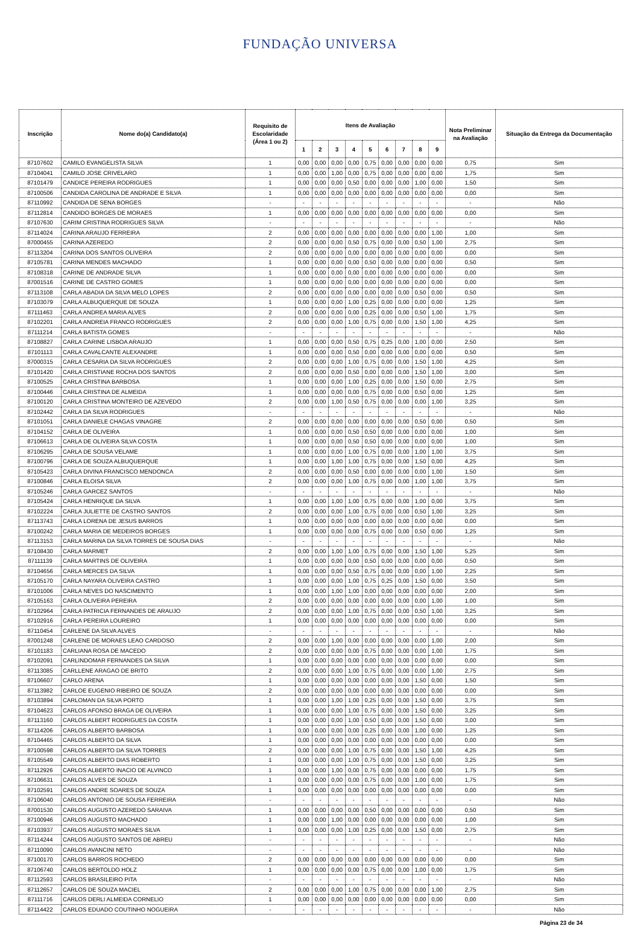FUNDAÇÃO UNIVERSA
| Inscrição | Nome do(a) Candidato(a) | Requisito de Escolaridade (Área 1 ou 2) | Itens de Avaliação | | | | | | | | | Nota Preliminar na Avaliação | Situação da Entrega da Documentação |
| --- | --- | --- | --- | --- | --- | --- | --- | --- | --- | --- | --- | --- | --- |
| | | | 1 | 2 | 3 | 4 | 5 | 6 | 7 | 8 | 9 | | |
| 87107602 | CAMILO EVANGELISTA SILVA | 1 | 0,00 | 0,00 | 0,00 | 0,00 | 0,75 | 0,00 | 0,00 | 0,00 | 0,00 | 0,75 | Sim |
| 87104041 | CAMILO JOSE CRIVELARO | 1 | 0,00 | 0,00 | 1,00 | 0,00 | 0,75 | 0,00 | 0,00 | 0,00 | 0,00 | 1,75 | Sim |
| 87101479 | CANDICE PEREIRA RODRIGUES | 1 | 0,00 | 0,00 | 0,00 | 0,50 | 0,00 | 0,00 | 0,00 | 1,00 | 0,00 | 1,50 | Sim |
| 87100506 | CANDIDA CAROLINA DE ANDRADE E SILVA | 1 | 0,00 | 0,00 | 0,00 | 0,00 | 0,00 | 0,00 | 0,00 | 0,00 | 0,00 | 0,00 | Sim |
| 87110992 | CANDIDA DE SENA BORGES | - | - | - | - | - | - | - | - | - | - | - | Não |
| 87112814 | CANDIDO BORGES DE MORAES | 1 | 0,00 | 0,00 | 0,00 | 0,00 | 0,00 | 0,00 | 0,00 | 0,00 | 0,00 | 0,00 | Sim |
| 87107630 | CARIM CRISTINA RODRIGUES SILVA | - | - | - | - | - | - | - | - | - | - | - | Não |
| 87114024 | CARINA ARAUJO FERREIRA | 2 | 0,00 | 0,00 | 0,00 | 0,00 | 0,00 | 0,00 | 0,00 | 0,00 | 1,00 | 1,00 | Sim |
| 87000455 | CARINA AZEREDO | 2 | 0,00 | 0,00 | 0,00 | 0,50 | 0,75 | 0,00 | 0,00 | 0,50 | 1,00 | 2,75 | Sim |
| 87113204 | CARINA DOS SANTOS OLIVEIRA | 2 | 0,00 | 0,00 | 0,00 | 0,00 | 0,00 | 0,00 | 0,00 | 0,00 | 0,00 | 0,00 | Sim |
| 87105781 | CARINA MENDES MACHADO | 1 | 0,00 | 0,00 | 0,00 | 0,00 | 0,50 | 0,00 | 0,00 | 0,00 | 0,00 | 0,50 | Sim |
| 87108318 | CARINE DE ANDRADE SILVA | 1 | 0,00 | 0,00 | 0,00 | 0,00 | 0,00 | 0,00 | 0,00 | 0,00 | 0,00 | 0,00 | Sim |
| 87001516 | CARINE DE CASTRO GOMES | 1 | 0,00 | 0,00 | 0,00 | 0,00 | 0,00 | 0,00 | 0,00 | 0,00 | 0,00 | 0,00 | Sim |
| 87113108 | CARLA ABADIA DA SILVA MELO LOPES | 2 | 0,00 | 0,00 | 0,00 | 0,00 | 0,00 | 0,00 | 0,00 | 0,50 | 0,00 | 0,50 | Sim |
| 87103079 | CARLA ALBUQUERQUE DE SOUZA | 1 | 0,00 | 0,00 | 0,00 | 1,00 | 0,25 | 0,00 | 0,00 | 0,00 | 0,00 | 1,25 | Sim |
| 87111463 | CARLA ANDREA MARIA ALVES | 2 | 0,00 | 0,00 | 0,00 | 0,00 | 0,25 | 0,00 | 0,00 | 0,50 | 1,00 | 1,75 | Sim |
| 87102201 | CARLA ANDREIA FRANCO RODRIGUES | 2 | 0,00 | 0,00 | 0,00 | 1,00 | 0,75 | 0,00 | 0,00 | 1,50 | 1,00 | 4,25 | Sim |
| 87111214 | CARLA BATISTA GOMES | - | - | - | - | - | - | - | - | - | - | - | Não |
| 87108827 | CARLA CARINE LISBOA ARAUJO | 1 | 0,00 | 0,00 | 0,00 | 0,50 | 0,75 | 0,25 | 0,00 | 1,00 | 0,00 | 2,50 | Sim |
| 87101113 | CARLA CAVALCANTE ALEXANDRE | 1 | 0,00 | 0,00 | 0,00 | 0,50 | 0,00 | 0,00 | 0,00 | 0,00 | 0,00 | 0,50 | Sim |
| 87000315 | CARLA CESARIA DA SILVA RODRIGUES | 2 | 0,00 | 0,00 | 0,00 | 1,00 | 0,75 | 0,00 | 0,00 | 1,50 | 1,00 | 4,25 | Sim |
| 87101420 | CARLA CRISTIANE ROCHA DOS SANTOS | 2 | 0,00 | 0,00 | 0,00 | 0,50 | 0,00 | 0,00 | 0,00 | 1,50 | 1,00 | 3,00 | Sim |
| 87100525 | CARLA CRISTINA BARBOSA | 1 | 0,00 | 0,00 | 0,00 | 1,00 | 0,25 | 0,00 | 0,00 | 1,50 | 0,00 | 2,75 | Sim |
| 87100446 | CARLA CRISTINA DE ALMEIDA | 1 | 0,00 | 0,00 | 0,00 | 0,00 | 0,75 | 0,00 | 0,00 | 0,50 | 0,00 | 1,25 | Sim |
| 87100120 | CARLA CRISTINA MONTEIRO DE AZEVEDO | 2 | 0,00 | 0,00 | 1,00 | 0,50 | 0,75 | 0,00 | 0,00 | 0,00 | 1,00 | 3,25 | Sim |
| 87102442 | CARLA DA SILVA RODRIGUES | - | - | - | - | - | - | - | - | - | - | - | Não |
| 87101051 | CARLA DANIELE CHAGAS VINAGRE | 2 | 0,00 | 0,00 | 0,00 | 0,00 | 0,00 | 0,00 | 0,00 | 0,50 | 0,00 | 0,50 | Sim |
| 87104152 | CARLA DE OLIVEIRA | 1 | 0,00 | 0,00 | 0,00 | 0,50 | 0,50 | 0,00 | 0,00 | 0,00 | 0,00 | 1,00 | Sim |
| 87106613 | CARLA DE OLIVEIRA SILVA COSTA | 1 | 0,00 | 0,00 | 0,00 | 0,50 | 0,50 | 0,00 | 0,00 | 0,00 | 0,00 | 1,00 | Sim |
| 87106295 | CARLA DE SOUSA VELAME | 1 | 0,00 | 0,00 | 0,00 | 1,00 | 0,75 | 0,00 | 0,00 | 1,00 | 1,00 | 3,75 | Sim |
| 87100796 | CARLA DE SOUZA ALBUQUERQUE | 1 | 0,00 | 0,00 | 1,00 | 1,00 | 0,75 | 0,00 | 0,00 | 1,50 | 0,00 | 4,25 | Sim |
| 87105423 | CARLA DIVINA FRANCISCO MENDONCA | 2 | 0,00 | 0,00 | 0,00 | 0,50 | 0,00 | 0,00 | 0,00 | 0,00 | 1,00 | 1,50 | Sim |
| 87100846 | CARLA ELOISA SILVA | 2 | 0,00 | 0,00 | 0,00 | 1,00 | 0,75 | 0,00 | 0,00 | 1,00 | 1,00 | 3,75 | Sim |
| 87105246 | CARLA GARCEZ SANTOS | - | - | - | - | - | - | - | - | - | - | - | Não |
| 87105424 | CARLA HENRIQUE DA SILVA | 1 | 0,00 | 0,00 | 1,00 | 1,00 | 0,75 | 0,00 | 0,00 | 1,00 | 0,00 | 3,75 | Sim |
| 87102224 | CARLA JULIETTE DE CASTRO SANTOS | 2 | 0,00 | 0,00 | 0,00 | 1,00 | 0,75 | 0,00 | 0,00 | 0,50 | 1,00 | 3,25 | Sim |
| 87113743 | CARLA LORENA DE JESUS BARROS | 1 | 0,00 | 0,00 | 0,00 | 0,00 | 0,00 | 0,00 | 0,00 | 0,00 | 0,00 | 0,00 | Sim |
| 87100242 | CARLA MARIA DE MEDEIROS BORGES | 1 | 0,00 | 0,00 | 0,00 | 0,00 | 0,75 | 0,00 | 0,00 | 0,50 | 0,00 | 1,25 | Sim |
| 87113153 | CARLA MARINA DA SILVA TORRES DE SOUSA DIAS | - | - | - | - | - | - | - | - | - | - | - | Não |
| 87108430 | CARLA MARMET | 2 | 0,00 | 0,00 | 1,00 | 1,00 | 0,75 | 0,00 | 0,00 | 1,50 | 1,00 | 5,25 | Sim |
| 87111139 | CARLA MARTINS DE OLIVEIRA | 1 | 0,00 | 0,00 | 0,00 | 0,00 | 0,50 | 0,00 | 0,00 | 0,00 | 0,00 | 0,50 | Sim |
| 87104656 | CARLA MERCES DA SILVA | 1 | 0,00 | 0,00 | 0,00 | 0,50 | 0,75 | 0,00 | 0,00 | 0,00 | 1,00 | 2,25 | Sim |
| 87105170 | CARLA NAYARA OLIVEIRA CASTRO | 1 | 0,00 | 0,00 | 0,00 | 1,00 | 0,75 | 0,25 | 0,00 | 1,50 | 0,00 | 3,50 | Sim |
| 87101006 | CARLA NEVES DO NASCIMENTO | 1 | 0,00 | 0,00 | 1,00 | 1,00 | 0,00 | 0,00 | 0,00 | 0,00 | 0,00 | 2,00 | Sim |
| 87105163 | CARLA OLIVEIRA PEREIRA | 2 | 0,00 | 0,00 | 0,00 | 0,00 | 0,00 | 0,00 | 0,00 | 0,00 | 1,00 | 1,00 | Sim |
| 87102964 | CARLA PATRICIA FERNANDES DE ARAUJO | 2 | 0,00 | 0,00 | 0,00 | 1,00 | 0,75 | 0,00 | 0,00 | 0,50 | 1,00 | 3,25 | Sim |
| 87102916 | CARLA PEREIRA LOUREIRO | 1 | 0,00 | 0,00 | 0,00 | 0,00 | 0,00 | 0,00 | 0,00 | 0,00 | 0,00 | 0,00 | Sim |
| 87110454 | CARLENE DA SILVA ALVES | - | - | - | - | - | - | - | - | - | - | - | Não |
| 87001248 | CARLENE DE MORAES LEAO CARDOSO | 2 | 0,00 | 0,00 | 1,00 | 0,00 | 0,00 | 0,00 | 0,00 | 0,00 | 1,00 | 2,00 | Sim |
| 87101183 | CARLIANA ROSA DE MACEDO | 2 | 0,00 | 0,00 | 0,00 | 0,00 | 0,75 | 0,00 | 0,00 | 0,00 | 1,00 | 1,75 | Sim |
| 87102091 | CARLINDOMAR FERNANDES DA SILVA | 1 | 0,00 | 0,00 | 0,00 | 0,00 | 0,00 | 0,00 | 0,00 | 0,00 | 0,00 | 0,00 | Sim |
| 87113085 | CARLLENE ARAGAO DE BRITO | 2 | 0,00 | 0,00 | 0,00 | 1,00 | 0,75 | 0,00 | 0,00 | 0,00 | 1,00 | 2,75 | Sim |
| 87106607 | CARLO ARENA | 1 | 0,00 | 0,00 | 0,00 | 0,00 | 0,00 | 0,00 | 0,00 | 1,50 | 0,00 | 1,50 | Sim |
| 87113982 | CARLOE EUGENIO RIBEIRO DE SOUZA | 2 | 0,00 | 0,00 | 0,00 | 0,00 | 0,00 | 0,00 | 0,00 | 0,00 | 0,00 | 0,00 | Sim |
| 87103894 | CARLOMAN DA SILVA PORTO | 1 | 0,00 | 0,00 | 1,00 | 1,00 | 0,25 | 0,00 | 0,00 | 1,50 | 0,00 | 3,75 | Sim |
| 87104623 | CARLOS AFONSO BRAGA DE OLIVEIRA | 1 | 0,00 | 0,00 | 0,00 | 1,00 | 0,75 | 0,00 | 0,00 | 1,50 | 0,00 | 3,25 | Sim |
| 87113160 | CARLOS ALBERT RODRIGUES DA COSTA | 1 | 0,00 | 0,00 | 0,00 | 1,00 | 0,50 | 0,00 | 0,00 | 1,50 | 0,00 | 3,00 | Sim |
| 87114206 | CARLOS ALBERTO BARBOSA | 1 | 0,00 | 0,00 | 0,00 | 0,00 | 0,25 | 0,00 | 0,00 | 1,00 | 0,00 | 1,25 | Sim |
| 87104465 | CARLOS ALBERTO DA SILVA | 1 | 0,00 | 0,00 | 0,00 | 0,00 | 0,00 | 0,00 | 0,00 | 0,00 | 0,00 | 0,00 | Sim |
| 87100598 | CARLOS ALBERTO DA SILVA TORRES | 2 | 0,00 | 0,00 | 0,00 | 1,00 | 0,75 | 0,00 | 0,00 | 1,50 | 1,00 | 4,25 | Sim |
| 87105549 | CARLOS ALBERTO DIAS ROBERTO | 1 | 0,00 | 0,00 | 0,00 | 1,00 | 0,75 | 0,00 | 0,00 | 1,50 | 0,00 | 3,25 | Sim |
| 87112926 | CARLOS ALBERTO INACIO DE ALVINCO | 1 | 0,00 | 0,00 | 1,00 | 0,00 | 0,75 | 0,00 | 0,00 | 0,00 | 0,00 | 1,75 | Sim |
| 87106631 | CARLOS ALVES DE SOUZA | 1 | 0,00 | 0,00 | 0,00 | 0,00 | 0,75 | 0,00 | 0,00 | 1,00 | 0,00 | 1,75 | Sim |
| 87102591 | CARLOS ANDRE SOARES DE SOUZA | 1 | 0,00 | 0,00 | 0,00 | 0,00 | 0,00 | 0,00 | 0,00 | 0,00 | 0,00 | 0,00 | Sim |
| 87106040 | CARLOS ANTONIO DE SOUSA FERREIRA | - | - | - | - | - | - | - | - | - | - | - | Não |
| 87001530 | CARLOS AUGUSTO AZEREDO SARAIVA | 1 | 0,00 | 0,00 | 0,00 | 0,00 | 0,50 | 0,00 | 0,00 | 0,00 | 0,00 | 0,50 | Sim |
| 87100946 | CARLOS AUGUSTO MACHADO | 1 | 0,00 | 0,00 | 1,00 | 0,00 | 0,00 | 0,00 | 0,00 | 0,00 | 0,00 | 1,00 | Sim |
| 87103937 | CARLOS AUGUSTO MORAES SILVA | 1 | 0,00 | 0,00 | 0,00 | 1,00 | 0,25 | 0,00 | 0,00 | 1,50 | 0,00 | 2,75 | Sim |
| 87114244 | CARLOS AUGUSTO SANTOS DE ABREU | - | - | - | - | - | - | - | - | - | - | - | Não |
| 87110090 | CARLOS AVANCINI NETO | - | - | - | - | - | - | - | - | - | - | - | Não |
| 87100170 | CARLOS BARROS ROCHEDO | 2 | 0,00 | 0,00 | 0,00 | 0,00 | 0,00 | 0,00 | 0,00 | 0,00 | 0,00 | 0,00 | Sim |
| 87106740 | CARLOS BERTOLDO HOLZ | 1 | 0,00 | 0,00 | 0,00 | 0,00 | 0,75 | 0,00 | 0,00 | 1,00 | 0,00 | 1,75 | Sim |
| 87112593 | CARLOS BRASILEIRO PITA | - | - | - | - | - | - | - | - | - | - | - | Não |
| 87112657 | CARLOS DE SOUZA MACIEL | 2 | 0,00 | 0,00 | 0,00 | 1,00 | 0,75 | 0,00 | 0,00 | 0,00 | 1,00 | 2,75 | Sim |
| 87111716 | CARLOS DERLI ALMEIDA CORNELIO | 1 | 0,00 | 0,00 | 0,00 | 0,00 | 0,00 | 0,00 | 0,00 | 0,00 | 0,00 | 0,00 | Sim |
| 87114422 | CARLOS EDUADO COUTINHO NOGUEIRA | - | - | - | - | - | - | - | - | - | - | - | Não |
Página 23 de 34